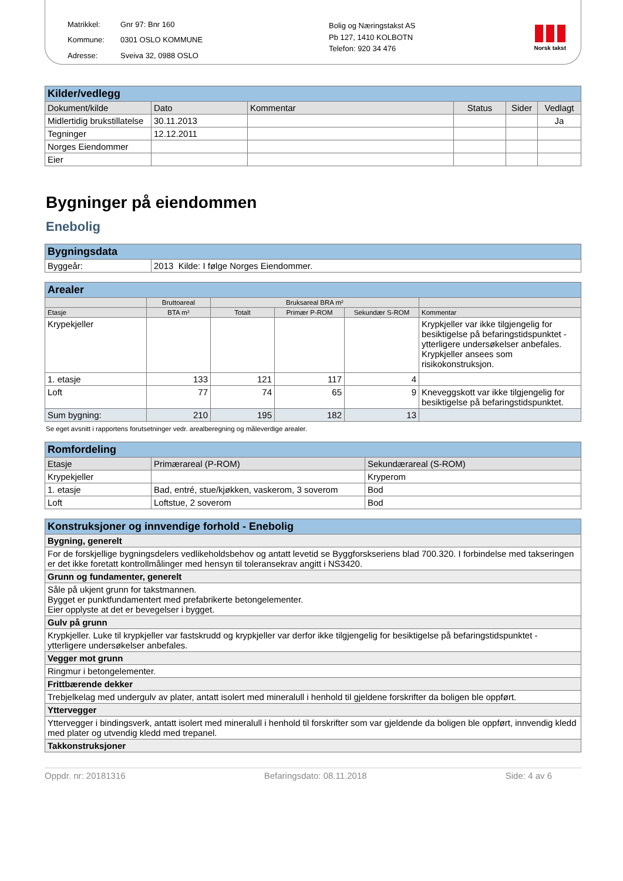Matrikkel: Gnr 97: Bnr 160 Kommune: 0301 OSLO KOMMUNE Adresse: Sveiva 32, 0988 OSLO
Bolig og Næringstakst AS
Pb 127, 1410 KOLBOTN
Telefon: 920 34 476
Norsk takst
| Kilder/vedlegg | | | | | |
| Dokument/kilde | Dato | Kommentar | Status | Sider | Vedlagt |
| Midlertidig brukstillatelse | 30.11.2013 | | | | Ja |
| Tegninger | 12.12.2011 | | | | |
| Norges Eiendommer | | | | | |
| Eier | | | | | |
Bygninger på eiendommen
Enebolig
| Bygningsdata | |
| Byggeår: | 2013 Kilde: I følge Norges Eiendommer. |
| Arealer | | | | | |
| | Bruttoareal | Bruksareal BRA m² | | | |
| Etasje | BTA m² | Totalt | Primær P-ROM | Sekundær S-ROM | Kommentar |
| Krypekjeller | | | | | Krypkjeller var ikke tilgjengelig for besiktigelse på befaringstidspunktet - ytterligere undersøkelser anbefales. Krypkjeller ansees som risikokonstruksjon. |
| 1. etasje | 133 | 121 | 117 | 4 | |
| Loft | 77 | 74 | 65 | 9 | Kneveggskott var ikke tilgjengelig for besiktigelse på befaringstidspunktet. |
| Sum bygning: | 210 | 195 | 182 | 13 | |
Se eget avsnitt i rapportens forutsetninger vedr. arealberegning og måleverdige arealer.
| Romfordeling | | |
| Etasje | Primærareal (P-ROM) | Sekundærareal (S-ROM) |
| Krypekjeller | | Kryperom |
| 1. etasje | Bad, entré, stue/kjøkken, vaskerom, 3 soverom | Bod |
| Loft | Loftstue, 2 soverom | Bod |
| Konstruksjoner og innvendige forhold - Enebolig |
| Bygning, generelt |
| For de forskjellige bygningsdelers vedlikeholdsbehov og antatt levetid se Byggforskseriens blad 700.320. I forbindelse med takseringen er det ikke foretatt kontrollmålinger med hensyn til toleransekrav angitt i NS3420. |
| Grunn og fundamenter, generelt |
| Såle på ukjent grunn for takstmannen. Bygget er punktfundamentert med prefabrikerte betongelementer. Eier opplyste at det er bevegelser i bygget. |
| Gulv på grunn |
| Krypkjeller. Luke til krypkjeller var fastskrudd og krypkjeller var derfor ikke tilgjengelig for besiktigelse på befaringstidspunktet - ytterligere undersøkelser anbefales. |
| Vegger mot grunn |
| Ringmur i betongelementer. |
| Frittbærende dekker |
| Trebjelkelag med undergulv av plater, antatt isolert med mineralull i henhold til gjeldene forskrifter da boligen ble oppført. |
| Yttervegger |
| Yttervegger i bindingsverk, antatt isolert med mineralull i henhold til forskrifter som var gjeldende da boligen ble oppført, innvendig kledd med plater og utvendig kledd med trepanel. |
| Takkonstruksjoner |
Oppdr. nr: 20181316 Befaringsdato: 08.11.2018 Side: 4 av 6